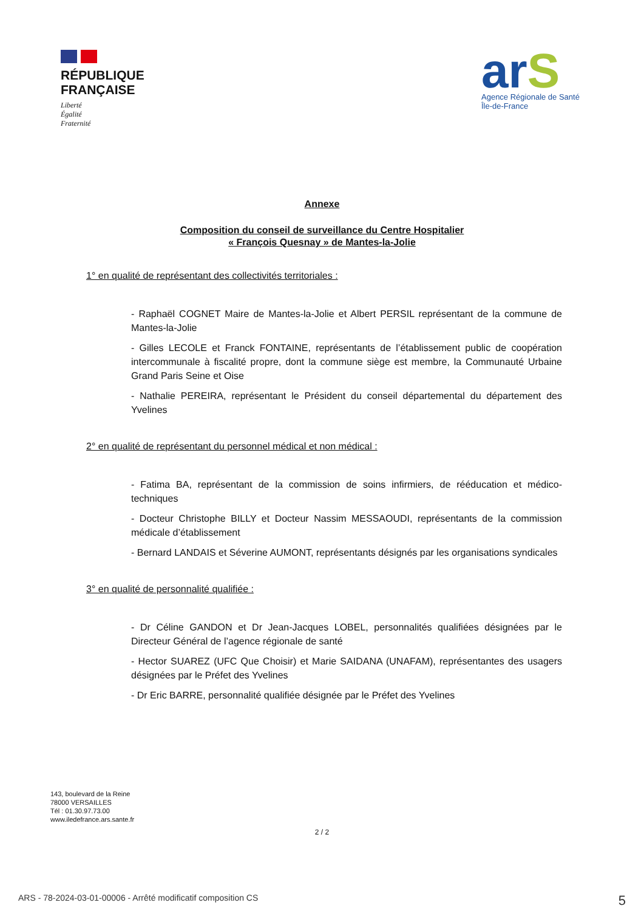RÉPUBLIQUE
FRANÇAISE
Liberté
Égalité
Fraternité
arS
Agence Régionale de Santé
Île-de-France
Annexe
Composition du conseil de surveillance du Centre Hospitalier
« François Quesnay » de Mantes-la-Jolie
1° en qualité de représentant des collectivités territoriales :
- Raphaël COGNET Maire de Mantes-la-Jolie et Albert PERSIL représentant de la commune de Mantes-la-Jolie
- Gilles LECOLE et Franck FONTAINE, représentants de l’établissement public de coopération intercommunale à fiscalité propre, dont la commune siège est membre, la Communauté Urbaine Grand Paris Seine et Oise
- Nathalie PEREIRA, représentant le Président du conseil départemental du département des Yvelines
2° en qualité de représentant du personnel médical et non médical :
- Fatima BA, représentant de la commission de soins infirmiers, de rééducation et médico-techniques
- Docteur Christophe BILLY et Docteur Nassim MESSAOUDI, représentants de la commission médicale d’établissement
- Bernard LANDAIS et Séverine AUMONT, représentants désignés par les organisations syndicales
3° en qualité de personnalité qualifiée :
- Dr Céline GANDON et Dr Jean-Jacques LOBEL, personnalités qualifiées désignées par le Directeur Général de l’agence régionale de santé
- Hector SUAREZ (UFC Que Choisir) et Marie SAIDANA (UNAFAM), représentantes des usagers désignées par le Préfet des Yvelines
- Dr Eric BARRE, personnalité qualifiée désignée par le Préfet des Yvelines
143, boulevard de la Reine
78000 VERSAILLES
Tél : 01.30.97.73.00
www.iledefrance.ars.sante.fr
2 / 2
ARS - 78-2024-03-01-00006 - Arrêté modificatif composition CS 5